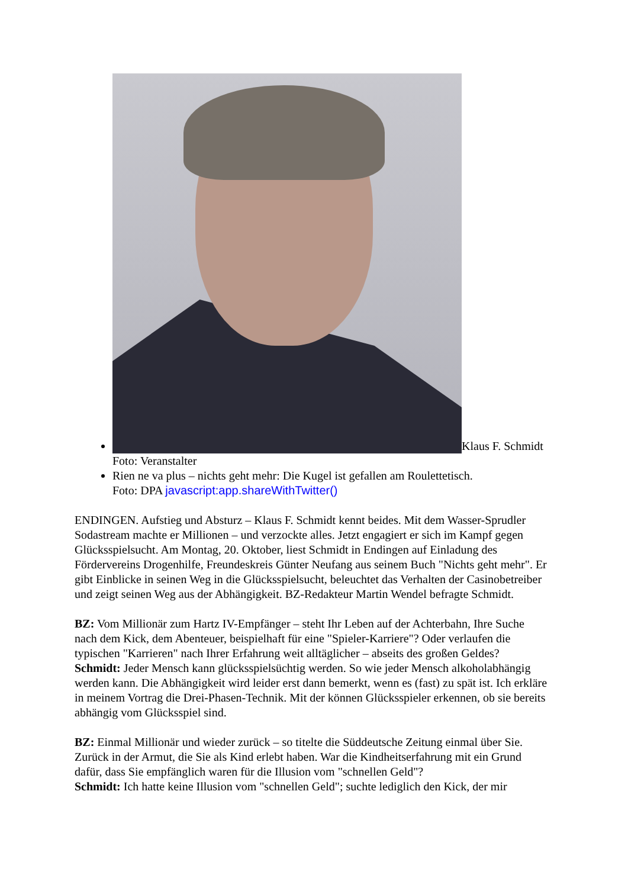Klaus F. Schmidt
Foto: Veranstalter
Rien ne va plus – nichts geht mehr: Die Kugel ist gefallen am Roulettetisch.
Foto: DPA javascript:app.shareWithTwitter()
ENDINGEN. Aufstieg und Absturz – Klaus F. Schmidt kennt beides. Mit dem Wasser-Sprudler Sodastream machte er Millionen – und verzockte alles. Jetzt engagiert er sich im Kampf gegen Glücksspielsucht. Am Montag, 20. Oktober, liest Schmidt in Endingen auf Einladung des Fördervereins Drogenhilfe, Freundeskreis Günter Neufang aus seinem Buch "Nichts geht mehr". Er gibt Einblicke in seinen Weg in die Glücksspielsucht, beleuchtet das Verhalten der Casinobetreiber und zeigt seinen Weg aus der Abhängigkeit. BZ-Redakteur Martin Wendel befragte Schmidt.
BZ: Vom Millionär zum Hartz IV-Empfänger – steht Ihr Leben auf der Achterbahn, Ihre Suche nach dem Kick, dem Abenteuer, beispielhaft für eine "Spieler-Karriere"? Oder verlaufen die typischen "Karrieren" nach Ihrer Erfahrung weit alltäglicher – abseits des großen Geldes?
Schmidt: Jeder Mensch kann glücksspielsüchtig werden. So wie jeder Mensch alkoholabhängig werden kann. Die Abhängigkeit wird leider erst dann bemerkt, wenn es (fast) zu spät ist. Ich erkläre in meinem Vortrag die Drei-Phasen-Technik. Mit der können Glücksspieler erkennen, ob sie bereits abhängig vom Glücksspiel sind.
BZ: Einmal Millionär und wieder zurück – so titelte die Süddeutsche Zeitung einmal über Sie. Zurück in der Armut, die Sie als Kind erlebt haben. War die Kindheitserfahrung mit ein Grund dafür, dass Sie empfänglich waren für die Illusion vom "schnellen Geld"?
Schmidt: Ich hatte keine Illusion vom "schnellen Geld"; suchte lediglich den Kick, der mir